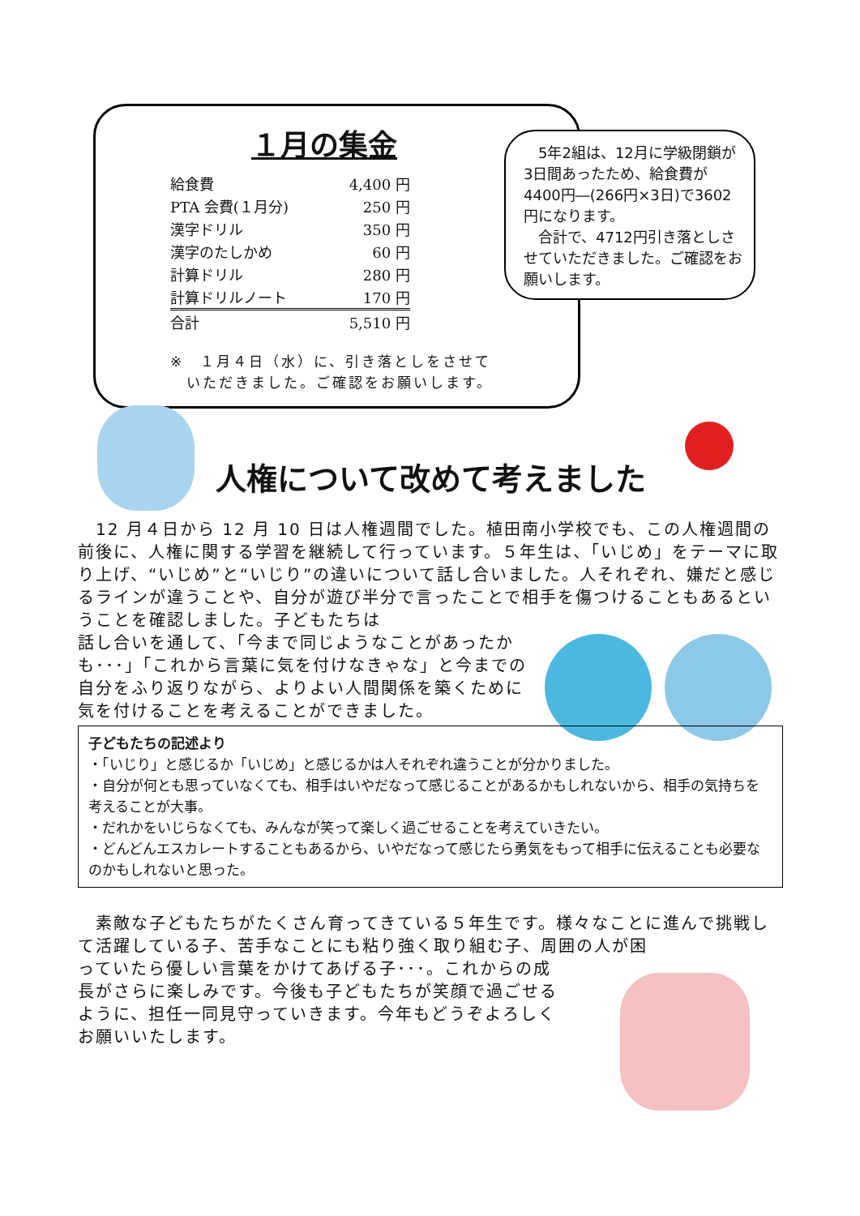１月の集金
| 給食費 | 4,400 円 |
| PTA 会費(１月分) | 250 円 |
| 漢字ドリル | 350 円 |
| 漢字のたしかめ | 60 円 |
| 計算ドリル | 280 円 |
| 計算ドリルノート | 170 円 |
| 合計 | 5,510 円 |
※　１月４日（水）に、引き落としをさせて
　いただきました。ご確認をお願いします。
　5年2組は、12月に学級閉鎖が3日間あったため、給食費が4400円―(266円×3日)で3602円になります。
　合計で、4712円引き落としさせていただきました。ご確認をお願いします。
人権について改めて考えました
　12 月４日から 12 月 10 日は人権週間でした。植田南小学校でも、この人権週間の前後に、人権に関する学習を継続して行っています。５年生は、「いじめ」をテーマに取り上げ、“いじめ”と“いじり”の違いについて話し合いました。人それぞれ、嫌だと感じるラインが違うことや、自分が遊び半分で言ったことで相手を傷つけることもあるということを確認しました。子どもたちは
話し合いを通して、「今まで同じようなことがあったかも･･･」「これから言葉に気を付けなきゃな」と今までの自分をふり返りながら、よりよい人間関係を築くために気を付けることを考えることができました。
子どもたちの記述より
・「いじり」と感じるか「いじめ」と感じるかは人それぞれ違うことが分かりました。
・自分が何とも思っていなくても、相手はいやだなって感じることがあるかもしれないから、相手の気持ちを考えることが大事。
・だれかをいじらなくても、みんなが笑って楽しく過ごせることを考えていきたい。
・どんどんエスカレートすることもあるから、いやだなって感じたら勇気をもって相手に伝えることも必要なのかもしれないと思った。
　素敵な子どもたちがたくさん育ってきている５年生です。様々なことに進んで挑戦して活躍している子、苦手なことにも粘り強く取り組む子、周囲の人が困
っていたら優しい言葉をかけてあげる子･･･。これからの成長がさらに楽しみです。今後も子どもたちが笑顔で過ごせるように、担任一同見守っていきます。今年もどうぞよろしくお願いいたします。